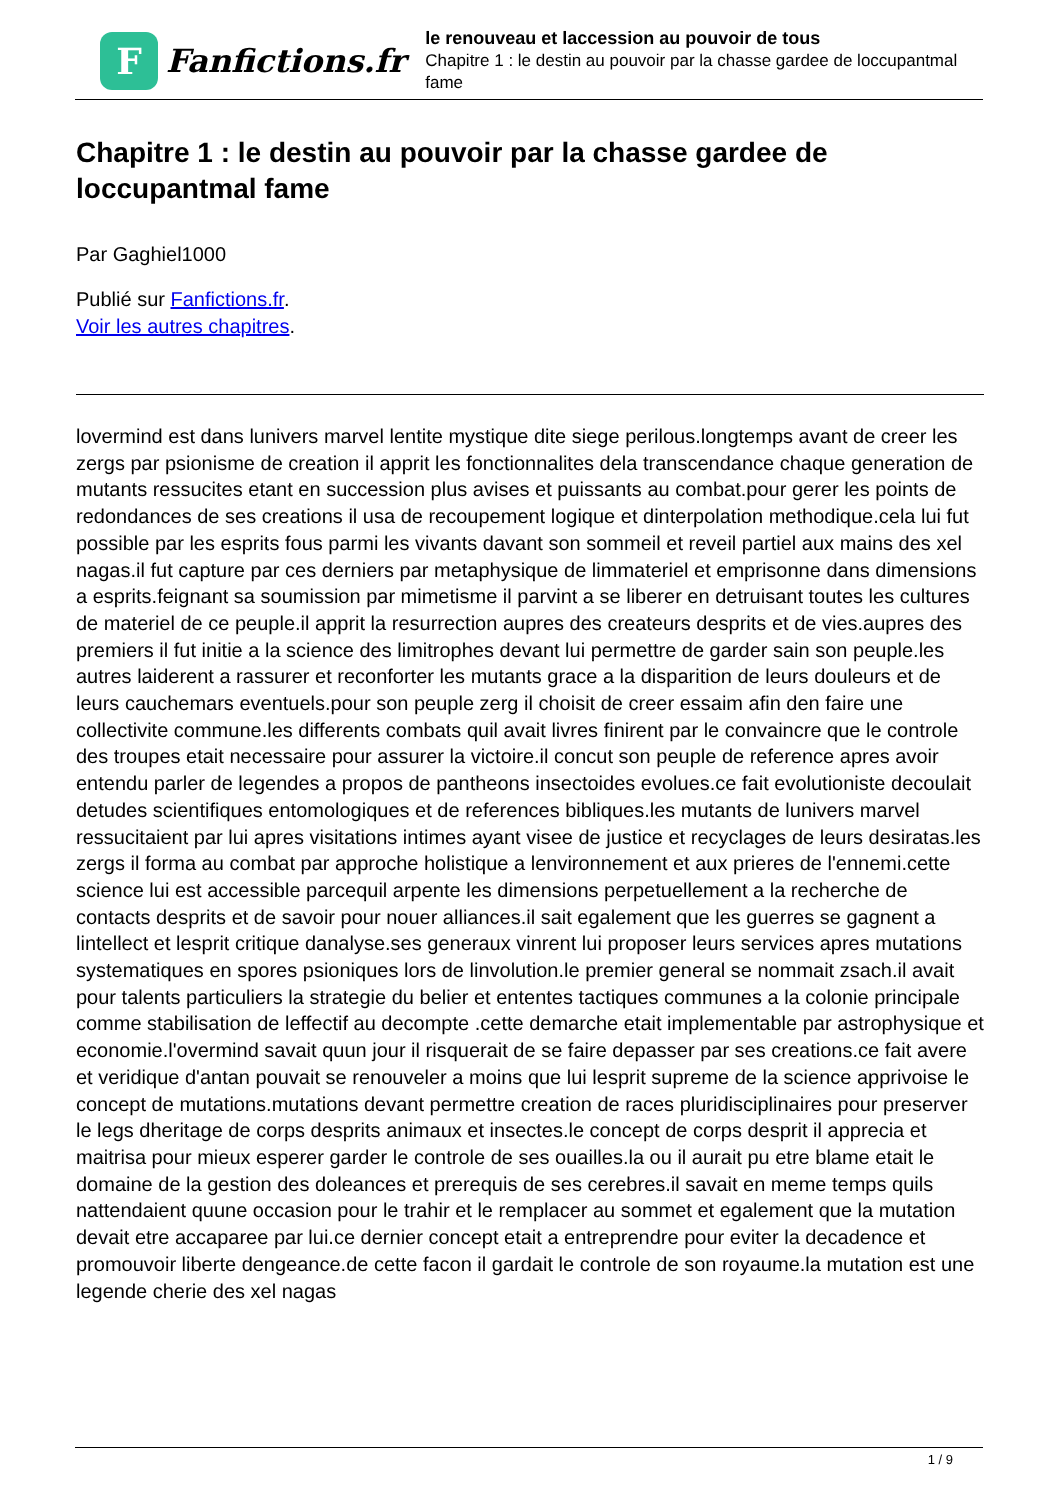F
Fanfictions.fr
le renouveau et laccession au pouvoir de tous
Chapitre 1 : le destin au pouvoir par la chasse gardee de loccupantmal fame
Chapitre 1 : le destin au pouvoir par la chasse gardee de loccupantmal fame
Par Gaghiel1000
Publié sur Fanfictions.fr.
Voir les autres chapitres.
lovermind est dans lunivers marvel lentite mystique dite siege perilous.longtemps avant de creer les zergs par psionisme de creation il apprit les fonctionnalites dela transcendance chaque generation de mutants ressucites etant en succession plus avises et puissants au combat.pour gerer les points de redondances de ses creations il usa de recoupement logique et dinterpolation methodique.cela lui fut possible par les esprits fous parmi les vivants davant son sommeil et reveil partiel aux mains des xel nagas.il fut capture par ces derniers par metaphysique de limmateriel et emprisonne dans dimensions a esprits.feignant sa soumission par mimetisme il parvint a se liberer en detruisant toutes les cultures de materiel de ce peuple.il apprit la resurrection aupres des createurs desprits et de vies.aupres des premiers il fut initie a la science des limitrophes devant lui permettre de garder sain son peuple.les autres laiderent a rassurer et reconforter les mutants grace a la disparition de leurs douleurs et de leurs cauchemars eventuels.pour son peuple zerg il choisit de creer essaim afin den faire une collectivite commune.les differents combats quil avait livres finirent par le convaincre que le controle des troupes etait necessaire pour assurer la victoire.il concut son peuple de reference apres avoir entendu parler de legendes a propos de pantheons insectoides evolues.ce fait evolutioniste decoulait detudes scientifiques entomologiques et de references bibliques.les mutants de lunivers marvel ressucitaient par lui apres visitations intimes ayant visee de justice et recyclages de leurs desiratas.les zergs il forma au combat par approche holistique a lenvironnement et aux prieres de l'ennemi.cette science lui est accessible parcequil arpente les dimensions perpetuellement a la recherche de contacts desprits et de savoir pour nouer alliances.il sait egalement que les guerres se gagnent a lintellect et lesprit critique danalyse.ses generaux vinrent lui proposer leurs services apres mutations systematiques en spores psioniques lors de linvolution.le premier general se nommait zsach.il avait pour talents particuliers la strategie du belier et ententes tactiques communes a la colonie principale comme stabilisation de leffectif au decompte .cette demarche etait implementable par astrophysique et economie.l'overmind savait quun jour il risquerait de se faire depasser par ses creations.ce fait avere et veridique d'antan pouvait se renouveler a moins que lui lesprit supreme de la science apprivoise le concept de mutations.mutations devant permettre creation de races pluridisciplinaires pour preserver le legs dheritage de corps desprits animaux et insectes.le concept de corps desprit il apprecia et maitrisa pour mieux esperer garder le controle de ses ouailles.la ou il aurait pu etre blame etait le domaine de la gestion des doleances et prerequis de ses cerebres.il savait en meme temps quils nattendaient quune occasion pour le trahir et le remplacer au sommet et egalement que la mutation devait etre accaparee par lui.ce dernier concept etait a entreprendre pour eviter la decadence et promouvoir liberte dengeance.de cette facon il gardait le controle de son royaume.la mutation est une legende cherie des xel nagas
1 / 9